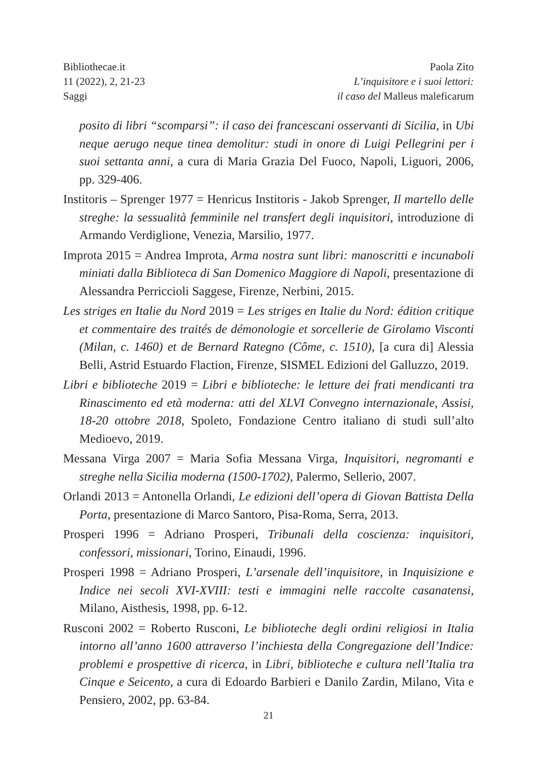Bibliothecae.it
11 (2022), 2, 21-23
Saggi
Paola Zito
L’inquisitore e i suoi lettori:
il caso del Malleus maleficarum
posito di libri “scomparsi”: il caso dei francescani osservanti di Sicilia, in Ubi neque aerugo neque tinea demolitur: studi in onore di Luigi Pellegrini per i suoi settanta anni, a cura di Maria Grazia Del Fuoco, Napoli, Liguori, 2006, pp. 329-406.
Institoris – Sprenger 1977 = Henricus Institoris - Jakob Sprenger, Il martello delle streghe: la sessualità femminile nel transfert degli inquisitori, introduzione di Armando Verdiglione, Venezia, Marsilio, 1977.
Improta 2015 = Andrea Improta, Arma nostra sunt libri: manoscritti e incunaboli miniati dalla Biblioteca di San Domenico Maggiore di Napoli, presentazione di Alessandra Perriccioli Saggese, Firenze, Nerbini, 2015.
Les striges en Italie du Nord 2019 = Les striges en Italie du Nord: édition critique et commentaire des traités de démonologie et sorcellerie de Girolamo Visconti (Milan, c. 1460) et de Bernard Rategno (Côme, c. 1510), [a cura di] Alessia Belli, Astrid Estuardo Flaction, Firenze, SISMEL Edizioni del Galluzzo, 2019.
Libri e biblioteche 2019 = Libri e biblioteche: le letture dei frati mendicanti tra Rinascimento ed età moderna: atti del XLVI Convegno internazionale, Assisi, 18-20 ottobre 2018, Spoleto, Fondazione Centro italiano di studi sull’alto Medioevo, 2019.
Messana Virga 2007 = Maria Sofia Messana Virga, Inquisitori, negromanti e streghe nella Sicilia moderna (1500-1702), Palermo, Sellerio, 2007.
Orlandi 2013 = Antonella Orlandi, Le edizioni dell’opera di Giovan Battista Della Porta, presentazione di Marco Santoro, Pisa-Roma, Serra, 2013.
Prosperi 1996 = Adriano Prosperi, Tribunali della coscienza: inquisitori, confessori, missionari, Torino, Einaudi, 1996.
Prosperi 1998 = Adriano Prosperi, L’arsenale dell’inquisitore, in Inquisizione e Indice nei secoli XVI-XVIII: testi e immagini nelle raccolte casanatensi, Milano, Aisthesis, 1998, pp. 6-12.
Rusconi 2002 = Roberto Rusconi, Le biblioteche degli ordini religiosi in Italia intorno all’anno 1600 attraverso l’inchiesta della Congregazione dell’Indice: problemi e prospettive di ricerca, in Libri, biblioteche e cultura nell’Italia tra Cinque e Seicento, a cura di Edoardo Barbieri e Danilo Zardin, Milano, Vita e Pensiero, 2002, pp. 63-84.
21